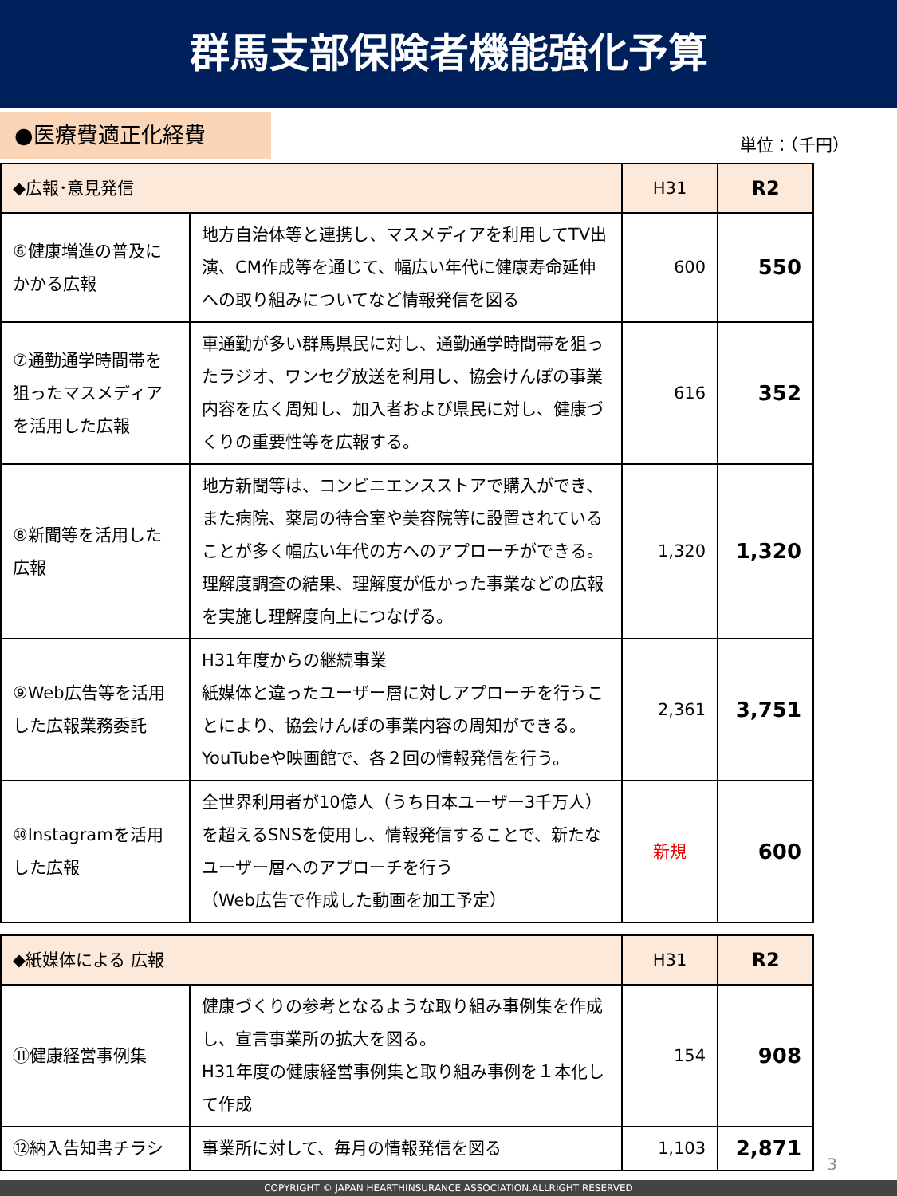群馬支部保険者機能強化予算
●医療費適正化経費
単位：（千円）
| ◆広報･意見発信 | | H31 | R2 |
| --- | --- | --- | --- |
| ⑥健康増進の普及にかかる広報 | 地方自治体等と連携し、マスメディアを利用してTV出演、CM作成等を通じて、幅広い年代に健康寿命延伸への取り組みについてなど情報発信を図る | 600 | 550 |
| ⑦通勤通学時間帯を狙ったマスメディアを活用した広報 | 車通勤が多い群馬県民に対し、通勤通学時間帯を狙ったラジオ、ワンセグ放送を利用し、協会けんぽの事業内容を広く周知し、加入者および県民に対し、健康づくりの重要性等を広報する。 | 616 | 352 |
| ⑧新聞等を活用した広報 | 地方新聞等は、コンビニエンスストアで購入ができ、また病院、薬局の待合室や美容院等に設置されていることが多く幅広い年代の方へのアプローチができる。 理解度調査の結果、理解度が低かった事業などの広報を実施し理解度向上につなげる。 | 1,320 | 1,320 |
| ⑨Web広告等を活用した広報業務委託 | H31年度からの継続事業 紙媒体と違ったユーザー層に対しアプローチを行うことにより、協会けんぽの事業内容の周知ができる。 YouTubeや映画館で、各２回の情報発信を行う。 | 2,361 | 3,751 |
| ⑩Instagramを活用した広報 | 全世界利用者が10億人（うち日本ユーザー3千万人）を超えるSNSを使用し、情報発信することで、新たなユーザー層へのアプローチを行う （Web広告で作成した動画を加工予定） | 新規 | 600 |
| ◆紙媒体による 広報 | | H31 | R2 |
| --- | --- | --- | --- |
| ⑪健康経営事例集 | 健康づくりの参考となるような取り組み事例集を作成し、宣言事業所の拡大を図る。 H31年度の健康経営事例集と取り組み事例を１本化して作成 | 154 | 908 |
| ⑫納入告知書チラシ | 事業所に対して、毎月の情報発信を図る | 1,103 | 2,871 |
3
COPYRIGHT © JAPAN HEARTHINSURANCE ASSOCIATION.ALLRIGHT RESERVED